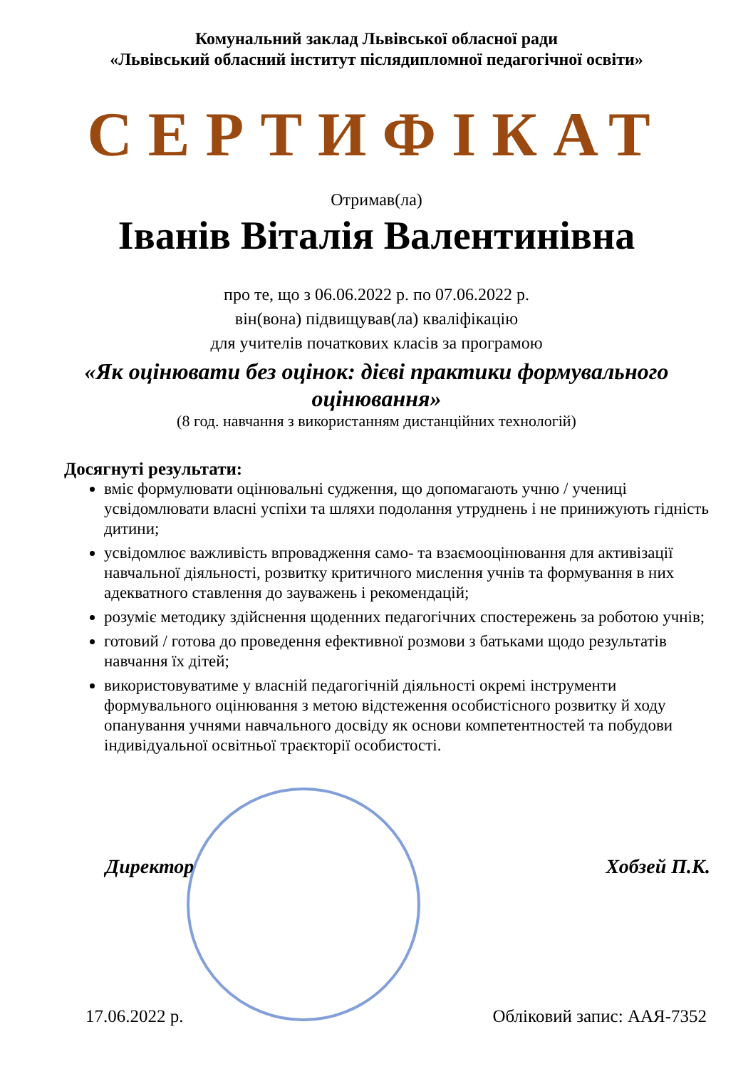Комунальний заклад Львівської обласної ради
«Львівський обласний інститут післядипломної педагогічної освіти»
СЕРТИФІКАТ
Отримав(ла)
Іванів Віталія Валентинівна
про те, що з 06.06.2022 р. по 07.06.2022 р.
він(вона) підвищував(ла) кваліфікацію
для учителів початкових класів за програмою
«Як оцінювати без оцінок: дієві практики формувального оцінювання»
(8 год. навчання з використанням дистанційних технологій)
Досягнуті результати:
вміє формулювати оцінювальні судження, що допомагають учню / учениці усвідомлювати власні успіхи та шляхи подолання утруднень і не принижують гідність дитини;
усвідомлює важливість впровадження само- та взаємооцінювання для активізації навчальної діяльності, розвитку критичного мислення учнів та формування в них адекватного ставлення до зауважень і рекомендацій;
розуміє методику здійснення щоденних педагогічних спостережень за роботою учнів;
готовий / готова до проведення ефективної розмови з батьками щодо результатів навчання їх дітей;
використовуватиме у власній педагогічній діяльності окремі інструменти формувального оцінювання з метою відстеження особистісного розвитку й ходу опанування учнями навчального досвіду як основи компетентностей та побудови індивідуальної освітньої траєкторії особистості.
Директор Хобзей П.К.
17.06.2022 р. Обліковий запис: ААЯ-7352